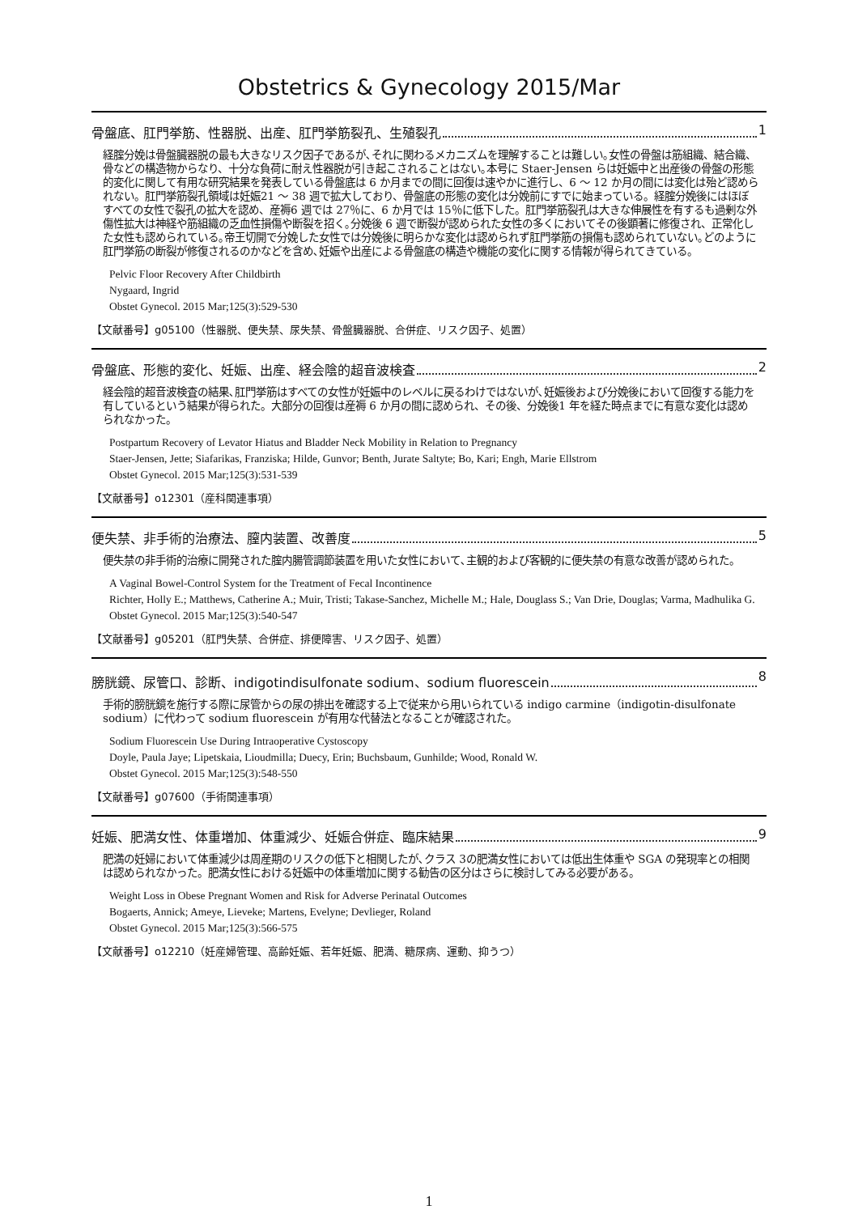Obstetrics & Gynecology 2015/Mar
骨盤底、肛門挙筋、性器脱、出産、肛門挙筋裂孔、生殖裂孔 1
経腟分娩は骨盤臓器脱の最も大きなリスク因子であるが､それに関わるメカニズムを理解することは難しい｡女性の骨盤は筋組織、結合織、骨などの構造物からなり、十分な負荷に耐え性器脱が引き起こされることはない｡本号に Staer-Jensen らは妊娠中と出産後の骨盤の形態的変化に関して有用な研究結果を発表している骨盤底は 6 か月までの間に回復は速やかに進行し、6 ～ 12 か月の間には変化は殆ど認められない。肛門挙筋裂孔領域は妊娠21 ～ 38 週で拡大しており、骨盤底の形態の変化は分娩前にすでに始まっている。経腟分娩後にはほぼすべての女性で裂孔の拡大を認め、産褥6 週では 27％に、6 か月では 15％に低下した。肛門挙筋裂孔は大きな伸展性を有するも過剰な外傷性拡大は神経や筋組織の乏血性損傷や断裂を招く｡分娩後 6 週で断裂が認められた女性の多くにおいてその後顕著に修復され、正常化した女性も認められている｡帝王切開で分娩した女性では分娩後に明らかな変化は認められず肛門挙筋の損傷も認められていない｡どのように肛門挙筋の断裂が修復されるのかなどを含め､妊娠や出産による骨盤底の構造や機能の変化に関する情報が得られてきている。
Pelvic Floor Recovery After Childbirth
Nygaard, Ingrid
Obstet Gynecol. 2015 Mar;125(3):529-530
【文献番号】g05100（性器脱、便失禁、尿失禁、骨盤臓器脱、合併症、リスク因子、処置）
骨盤底、形態的変化、妊娠、出産、経会陰的超音波検査 2
経会陰的超音波検査の結果､肛門挙筋はすべての女性が妊娠中のレベルに戻るわけではないが､妊娠後および分娩後において回復する能力を有しているという結果が得られた。大部分の回復は産褥 6 か月の間に認められ、その後、分娩後1 年を経た時点までに有意な変化は認められなかった。
Postpartum Recovery of Levator Hiatus and Bladder Neck Mobility in Relation to Pregnancy
Staer-Jensen, Jette; Siafarikas, Franziska; Hilde, Gunvor; Benth, Jurate Saltyte; Bo, Kari; Engh, Marie Ellstrom
Obstet Gynecol. 2015 Mar;125(3):531-539
【文献番号】o12301（産科関連事項）
便失禁、非手術的治療法、膣内装置、改善度 5
便失禁の非手術的治療に開発された腟内腸管調節装置を用いた女性において､主観的および客観的に便失禁の有意な改善が認められた。
A Vaginal Bowel-Control System for the Treatment of Fecal Incontinence
Richter, Holly E.; Matthews, Catherine A.; Muir, Tristi; Takase-Sanchez, Michelle M.; Hale, Douglass S.; Van Drie, Douglas; Varma, Madhulika G.
Obstet Gynecol. 2015 Mar;125(3):540-547
【文献番号】g05201（肛門失禁、合併症、排便障害、リスク因子、処置）
膀胱鏡、尿管口、診断、indigotindisulfonate sodium、sodium fluorescein 8
手術的膀胱鏡を施行する際に尿管からの尿の排出を確認する上で従来から用いられている indigo carmine（indigotin-disulfonate sodium）に代わって sodium fluorescein が有用な代替法となることが確認された。
Sodium Fluorescein Use During Intraoperative Cystoscopy
Doyle, Paula Jaye; Lipetskaia, Lioudmilla; Duecy, Erin; Buchsbaum, Gunhilde; Wood, Ronald W.
Obstet Gynecol. 2015 Mar;125(3):548-550
【文献番号】g07600（手術関連事項）
妊娠、肥満女性、体重増加、体重減少、妊娠合併症、臨床結果 9
肥満の妊婦において体重減少は周産期のリスクの低下と相関したが､クラス 3の肥満女性においては低出生体重や SGA の発現率との相関は認められなかった。肥満女性における妊娠中の体重増加に関する勧告の区分はさらに検討してみる必要がある。
Weight Loss in Obese Pregnant Women and Risk for Adverse Perinatal Outcomes
Bogaerts, Annick; Ameye, Lieveke; Martens, Evelyne; Devlieger, Roland
Obstet Gynecol. 2015 Mar;125(3):566-575
【文献番号】o12210（妊産婦管理、高齢妊娠、若年妊娠、肥満、糖尿病、運動、抑うつ）
1